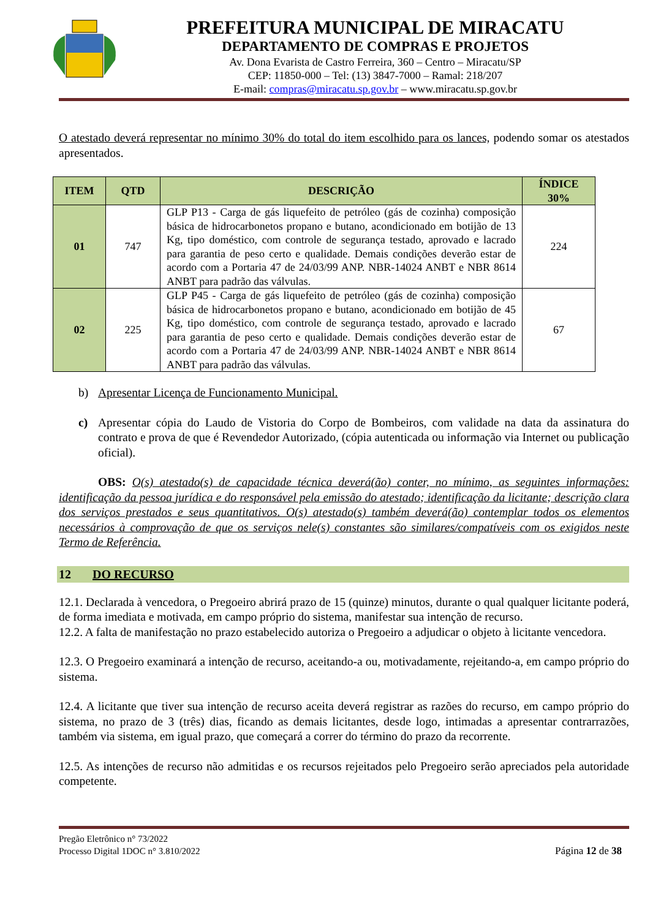PREFEITURA MUNICIPAL DE MIRACATU
DEPARTAMENTO DE COMPRAS E PROJETOS
Av. Dona Evarista de Castro Ferreira, 360 – Centro – Miracatu/SP
CEP: 11850-000 – Tel: (13) 3847-7000 – Ramal: 218/207
E-mail: compras@miracatu.sp.gov.br – www.miracatu.sp.gov.br
O atestado deverá representar no mínimo 30% do total do item escolhido para os lances, podendo somar os atestados apresentados.
| ITEM | QTD | DESCRIÇÃO | ÍNDICE 30% |
| --- | --- | --- | --- |
| 01 | 747 | GLP P13 - Carga de gás liquefeito de petróleo (gás de cozinha) composição básica de hidrocarbonetos propano e butano, acondicionado em botijão de 13 Kg, tipo doméstico, com controle de segurança testado, aprovado e lacrado para garantia de peso certo e qualidade. Demais condições deverão estar de acordo com a Portaria 47 de 24/03/99 ANP. NBR-14024 ANBT e NBR 8614 ANBT para padrão das válvulas. | 224 |
| 02 | 225 | GLP P45 - Carga de gás liquefeito de petróleo (gás de cozinha) composição básica de hidrocarbonetos propano e butano, acondicionado em botijão de 45 Kg, tipo doméstico, com controle de segurança testado, aprovado e lacrado para garantia de peso certo e qualidade. Demais condições deverão estar de acordo com a Portaria 47 de 24/03/99 ANP. NBR-14024 ANBT e NBR 8614 ANBT para padrão das válvulas. | 67 |
b) Apresentar Licença de Funcionamento Municipal.
c) Apresentar cópia do Laudo de Vistoria do Corpo de Bombeiros, com validade na data da assinatura do contrato e prova de que é Revendedor Autorizado, (cópia autenticada ou informação via Internet ou publicação oficial).
OBS: O(s) atestado(s) de capacidade técnica deverá(ão) conter, no mínimo, as seguintes informações: identificação da pessoa jurídica e do responsável pela emissão do atestado; identificação da licitante; descrição clara dos serviços prestados e seus quantitativos. O(s) atestado(s) também deverá(ão) contemplar todos os elementos necessários à comprovação de que os serviços nele(s) constantes são similares/compatíveis com os exigidos neste Termo de Referência.
12 DO RECURSO
12.1. Declarada à vencedora, o Pregoeiro abrirá prazo de 15 (quinze) minutos, durante o qual qualquer licitante poderá, de forma imediata e motivada, em campo próprio do sistema, manifestar sua intenção de recurso.
12.2. A falta de manifestação no prazo estabelecido autoriza o Pregoeiro a adjudicar o objeto à licitante vencedora.
12.3. O Pregoeiro examinará a intenção de recurso, aceitando-a ou, motivadamente, rejeitando-a, em campo próprio do sistema.
12.4. A licitante que tiver sua intenção de recurso aceita deverá registrar as razões do recurso, em campo próprio do sistema, no prazo de 3 (três) dias, ficando as demais licitantes, desde logo, intimadas a apresentar contrarrazões, também via sistema, em igual prazo, que começará a correr do término do prazo da recorrente.
12.5. As intenções de recurso não admitidas e os recursos rejeitados pelo Pregoeiro serão apreciados pela autoridade competente.
Pregão Eletrônico n° 73/2022
Processo Digital 1DOC n° 3.810/2022
Página 12 de 38